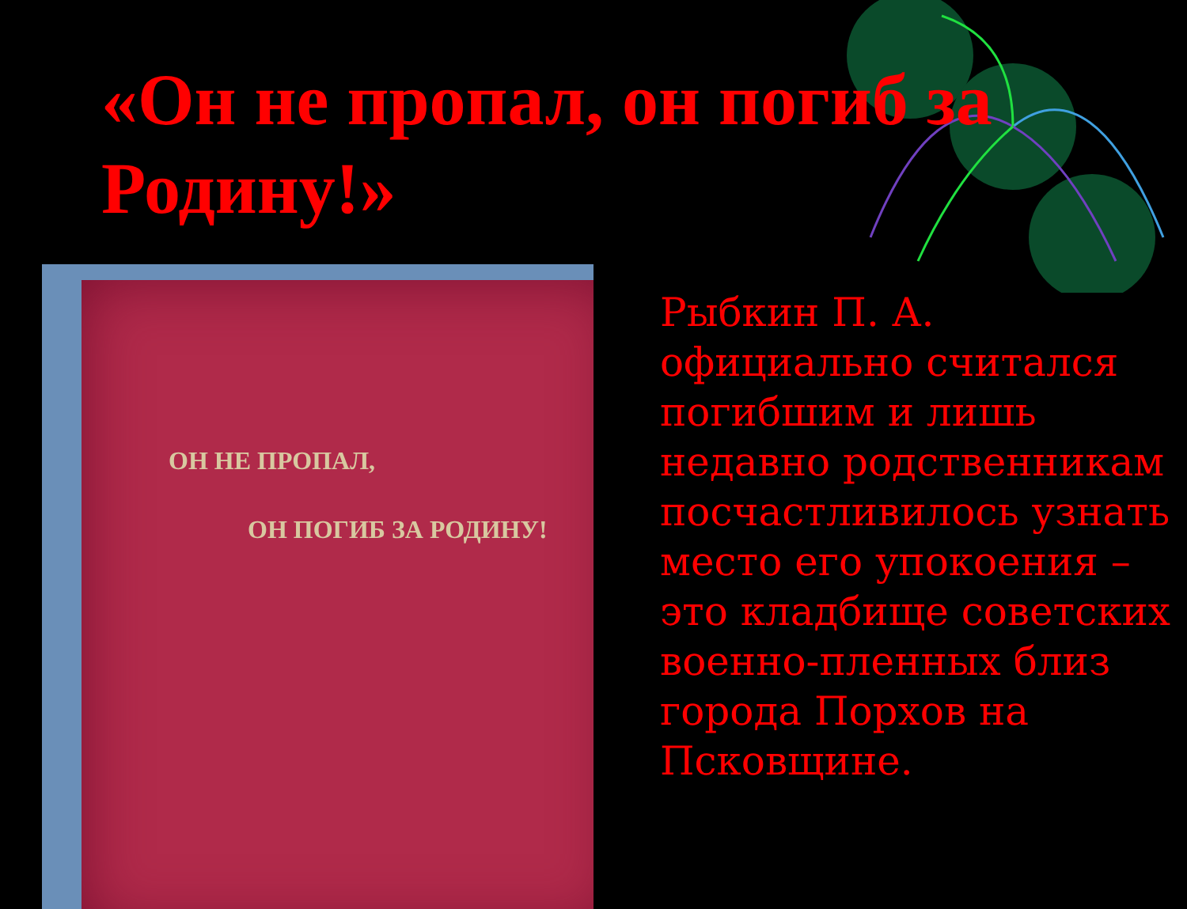«Он не пропал, он погиб за Родину!»
ОН НЕ ПРОПАЛ,
ОН ПОГИБ ЗА РОДИНУ!
Рыбкин П. А. официально считался погибшим и лишь недавно родственникам посчастливилось узнать место его упокоения – это кладбище советских военно-пленных близ города Порхов на Псковщине.